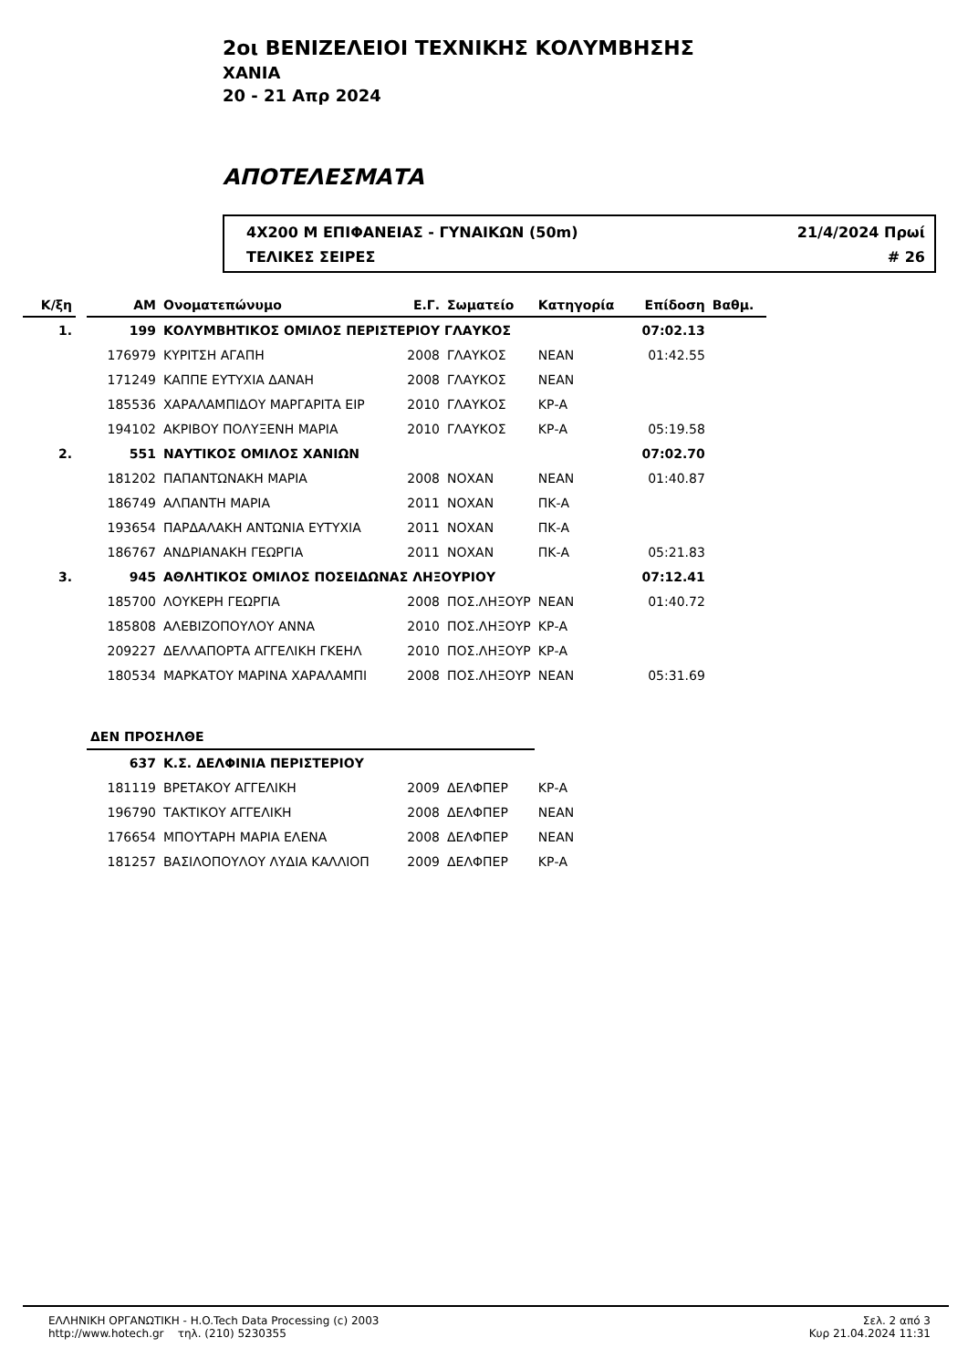2οι ΒΕΝΙΖΕΛΕΙΟΙ ΤΕΧΝΙΚΗΣ ΚΟΛΥΜΒΗΣΗΣ
ΧΑΝΙΑ
20 - 21 Απρ 2024
ΑΠΟΤΕΛΕΣΜΑΤΑ
4X200 Μ ΕΠΙΦΑΝΕΙΑΣ - ΓΥΝΑΙΚΩΝ (50m) 21/4/2024 Πρωί
ΤΕΛΙΚΕΣ ΣΕΙΡΕΣ # 26
| Κ/ξη | | ΑΜ | Ονοματεπώνυμο | Ε.Γ. | Σωματείο | Κατηγορία | Επίδοση | Βαθμ. |
| --- | --- | --- | --- | --- | --- | --- | --- | --- |
| 1. | | 199 | ΚΟΛΥΜΒΗΤΙΚΟΣ ΟΜΙΛΟΣ ΠΕΡΙΣΤΕΡΙΟΥ ΓΛΑΥΚΟΣ | | | | 07:02.13 | |
| | | 176979 | ΚΥΡΙΤΣΗ ΑΓΑΠΗ | 2008 | ΓΛΑΥΚΟΣ | ΝΕΑΝ | 01:42.55 | |
| | | 171249 | ΚΑΠΠΕ ΕΥΤΥΧΙΑ ΔΑΝΑΗ | 2008 | ΓΛΑΥΚΟΣ | ΝΕΑΝ | | |
| | | 185536 | ΧΑΡΑΛΑΜΠΙΔΟΥ ΜΑΡΓΑΡΙΤΑ ΕΙΡ | 2010 | ΓΛΑΥΚΟΣ | ΚΡ-Α | | |
| | | 194102 | ΑΚΡΙΒΟΥ ΠΟΛΥΞΕΝΗ ΜΑΡΙΑ | 2010 | ΓΛΑΥΚΟΣ | ΚΡ-Α | 05:19.58 | |
| 2. | | 551 | ΝΑΥΤΙΚΟΣ ΟΜΙΛΟΣ ΧΑΝΙΩΝ | | | | 07:02.70 | |
| | | 181202 | ΠΑΠΑΝΤΩΝΑΚΗ ΜΑΡΙΑ | 2008 | ΝΟΧΑΝ | ΝΕΑΝ | 01:40.87 | |
| | | 186749 | ΑΛΠΑΝΤΗ ΜΑΡΙΑ | 2011 | ΝΟΧΑΝ | ΠΚ-Α | | |
| | | 193654 | ΠΑΡΔΑΛΑΚΗ ΑΝΤΩΝΙΑ ΕΥΤΥΧΙΑ | 2011 | ΝΟΧΑΝ | ΠΚ-Α | | |
| | | 186767 | ΑΝΔΡΙΑΝΑΚΗ ΓΕΩΡΓΙΑ | 2011 | ΝΟΧΑΝ | ΠΚ-Α | 05:21.83 | |
| 3. | | 945 | ΑΘΛΗΤΙΚΟΣ ΟΜΙΛΟΣ ΠΟΣΕΙΔΩΝΑΣ ΛΗΞΟΥΡΙΟΥ | | | | 07:12.41 | |
| | | 185700 | ΛΟΥΚΕΡΗ ΓΕΩΡΓΙΑ | 2008 | ΠΟΣ.ΛΗΞΟΥΡ | ΝΕΑΝ | 01:40.72 | |
| | | 185808 | ΑΛΕΒΙΖΟΠΟΥΛΟΥ ΑΝΝΑ | 2010 | ΠΟΣ.ΛΗΞΟΥΡ | ΚΡ-Α | | |
| | | 209227 | ΔΕΛΛΑΠΟΡΤΑ ΑΓΓΕΛΙΚΗ ΓΚΕΗΛ | 2010 | ΠΟΣ.ΛΗΞΟΥΡ | ΚΡ-Α | | |
| | | 180534 | ΜΑΡΚΑΤΟΥ ΜΑΡΙΝΑ ΧΑΡΑΛΑΜΠΙ | 2008 | ΠΟΣ.ΛΗΞΟΥΡ | ΝΕΑΝ | 05:31.69 | |
| | | ΔΕΝ ΠΡΟΣΗΛΘΕ | | | | | | |
| | | 637 | Κ.Σ. ΔΕΛΦΙΝΙΑ ΠΕΡΙΣΤΕΡΙΟΥ | | | | | |
| | | 181119 | ΒΡΕΤΑΚΟΥ ΑΓΓΕΛΙΚΗ | 2009 | ΔΕΛΦΠΕΡ | ΚΡ-Α | | |
| | | 196790 | ΤΑΚΤΙΚΟΥ ΑΓΓΕΛΙΚΗ | 2008 | ΔΕΛΦΠΕΡ | ΝΕΑΝ | | |
| | | 176654 | ΜΠΟΥΤΑΡΗ ΜΑΡΙΑ ΕΛΕΝΑ | 2008 | ΔΕΛΦΠΕΡ | ΝΕΑΝ | | |
| | | 181257 | ΒΑΣΙΛΟΠΟΥΛΟΥ ΛΥΔΙΑ ΚΑΛΛΙΟΠ | 2009 | ΔΕΛΦΠΕΡ | ΚΡ-Α | | |
ΕΛΛΗΝΙΚΗ ΟΡΓΑΝΩΤΙΚΗ - H.O.Tech Data Processing (c) 2003
http://www.hotech.gr τηλ. (210) 5230355
Σελ. 2 από 3
Κυρ 21.04.2024 11:31